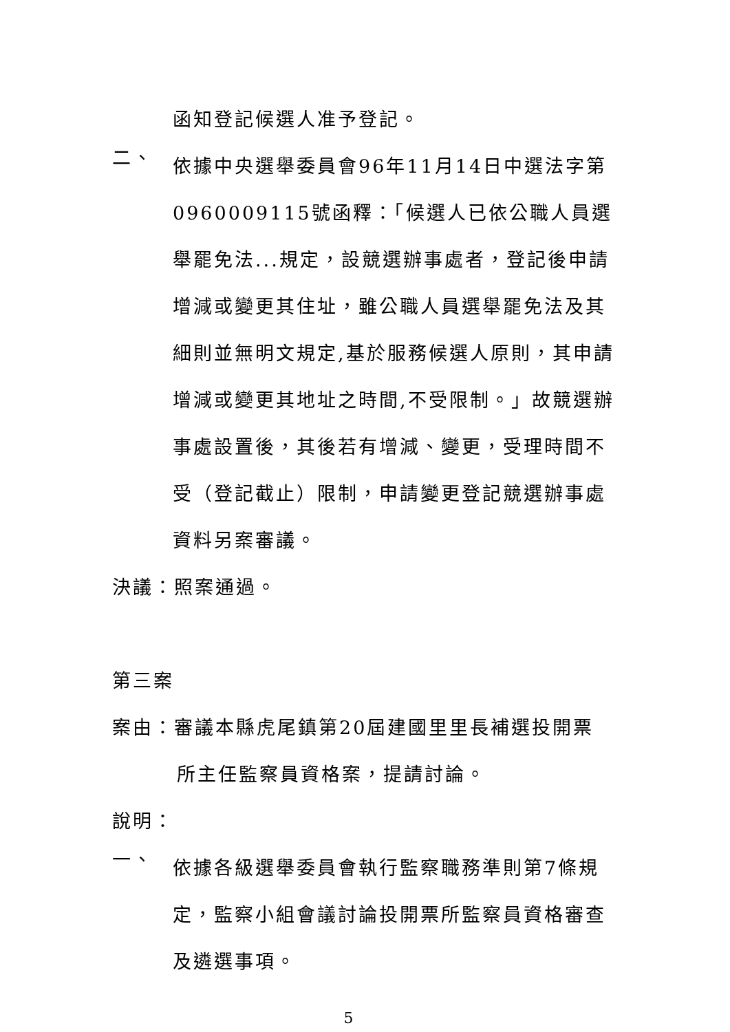函知登記候選人准予登記。
二、
依據中央選舉委員會96年11月14日中選法字第0960009115號函釋：「候選人已依公職人員選舉罷免法...規定，設競選辦事處者，登記後申請增減或變更其住址，雖公職人員選舉罷免法及其細則並無明文規定,基於服務候選人原則，其申請增減或變更其地址之時間,不受限制。」故競選辦事處設置後，其後若有增減、變更，受理時間不受（登記截止）限制，申請變更登記競選辦事處資料另案審議。
決議：照案通過。
第三案
案由：審議本縣虎尾鎮第20屆建國里里長補選投開票
所主任監察員資格案，提請討論。
說明：
一、
依據各級選舉委員會執行監察職務準則第7條規定，監察小組會議討論投開票所監察員資格審查及遴選事項。
5